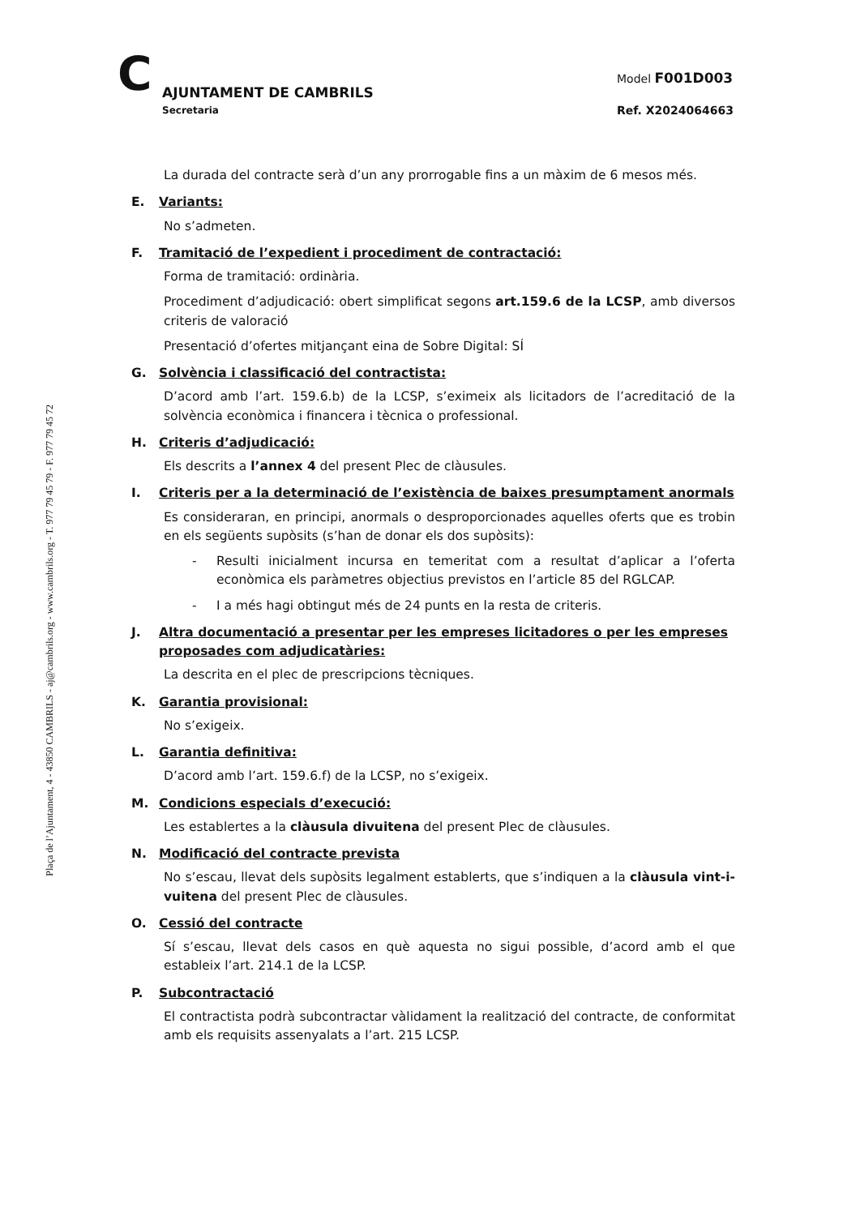Plaça de l’Ajuntament, 4 - 43850 CAMBRILS - aj@cambrils.org - www.cambrils.org - T. 977 79 45 79 - F. 977 79 45 72
C
AJUNTAMENT DE CAMBRILS
Secretaria
Model F001D003
Ref. X2024064663
La durada del contracte serà d’un any prorrogable fins a un màxim de 6 mesos més.
E. Variants:
No s’admeten.
F. Tramitació de l’expedient i procediment de contractació:
Forma de tramitació: ordinària.
Procediment d’adjudicació: obert simplificat segons art.159.6 de la LCSP, amb diversos criteris de valoració
Presentació d’ofertes mitjançant eina de Sobre Digital: SÍ
G. Solvència i classificació del contractista:
D’acord amb l’art. 159.6.b) de la LCSP, s’eximeix als licitadors de l’acreditació de la solvència econòmica i financera i tècnica o professional.
H. Criteris d’adjudicació:
Els descrits a l’annex 4 del present Plec de clàusules.
I. Criteris per a la determinació de l’existència de baixes presumptament anormals
Es consideraran, en principi, anormals o desproporcionades aquelles oferts que es trobin en els següents supòsits (s’han de donar els dos supòsits):
- Resulti inicialment incursa en temeritat com a resultat d’aplicar a l’oferta econòmica els paràmetres objectius previstos en l’article 85 del RGLCAP.
- I a més hagi obtingut més de 24 punts en la resta de criteris.
J. Altra documentació a presentar per les empreses licitadores o per les empreses proposades com adjudicatàries:
La descrita en el plec de prescripcions tècniques.
K. Garantia provisional:
No s’exigeix.
L. Garantia definitiva:
D’acord amb l’art. 159.6.f) de la LCSP, no s’exigeix.
M. Condicions especials d’execució:
Les establertes a la clàusula divuitena del present Plec de clàusules.
N. Modificació del contracte prevista
No s’escau, llevat dels supòsits legalment establerts, que s’indiquen a la clàusula vint-i-vuitena del present Plec de clàusules.
O. Cessió del contracte
Sí s’escau, llevat dels casos en què aquesta no sigui possible, d’acord amb el que estableix l’art. 214.1 de la LCSP.
P. Subcontractació
El contractista podrà subcontractar vàlidament la realització del contracte, de conformitat amb els requisits assenyalats a l’art. 215 LCSP.